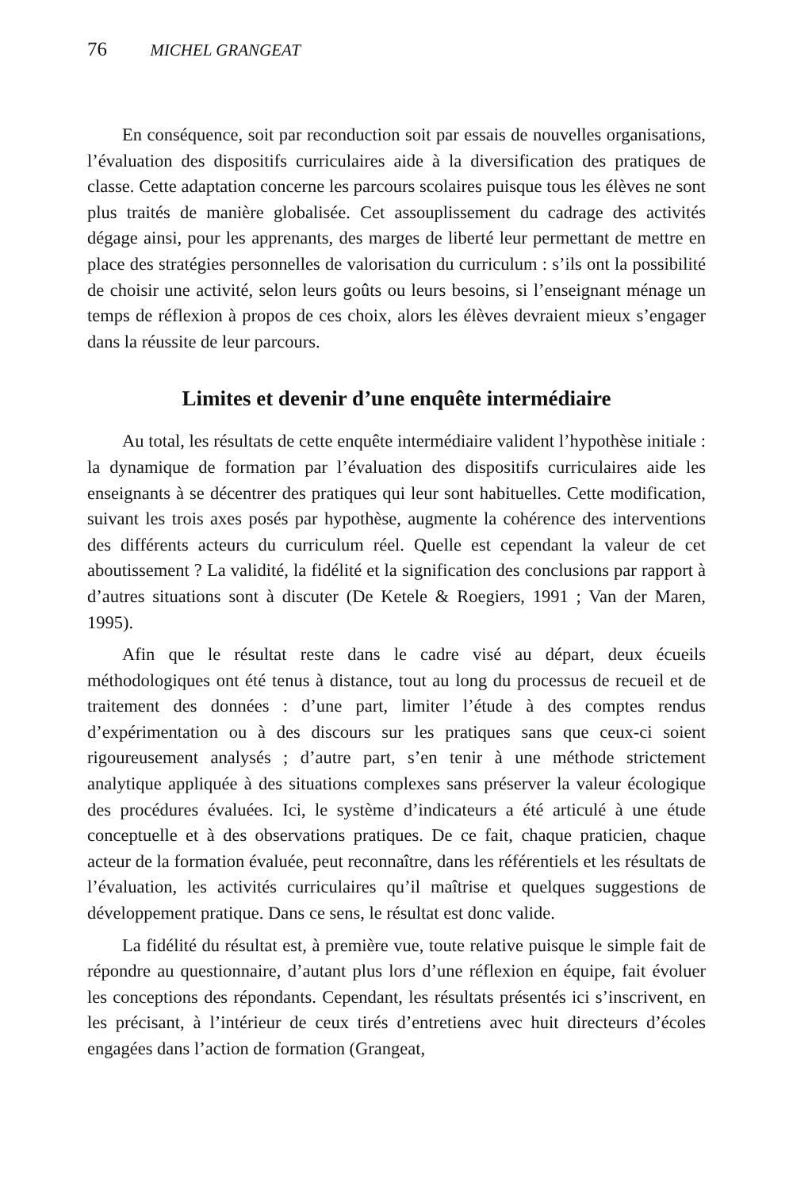76 MICHEL GRANGEAT
En conséquence, soit par reconduction soit par essais de nouvelles organisations, l’évaluation des dispositifs curriculaires aide à la diversification des pratiques de classe. Cette adaptation concerne les parcours scolaires puisque tous les élèves ne sont plus traités de manière globalisée. Cet assouplissement du cadrage des activités dégage ainsi, pour les apprenants, des marges de liberté leur permettant de mettre en place des stratégies personnelles de valorisation du curriculum : s’ils ont la possibilité de choisir une activité, selon leurs goûts ou leurs besoins, si l’enseignant ménage un temps de réflexion à propos de ces choix, alors les élèves devraient mieux s’engager dans la réussite de leur parcours.
Limites et devenir d’une enquête intermédiaire
Au total, les résultats de cette enquête intermédiaire valident l’hypothèse initiale : la dynamique de formation par l’évaluation des dispositifs curriculaires aide les enseignants à se décentrer des pratiques qui leur sont habituelles. Cette modification, suivant les trois axes posés par hypothèse, augmente la cohérence des interventions des différents acteurs du curriculum réel. Quelle est cependant la valeur de cet aboutissement ? La validité, la fidélité et la signification des conclusions par rapport à d’autres situations sont à discuter (De Ketele & Roegiers, 1991 ; Van der Maren, 1995).
Afin que le résultat reste dans le cadre visé au départ, deux écueils méthodologiques ont été tenus à distance, tout au long du processus de recueil et de traitement des données : d’une part, limiter l’étude à des comptes rendus d’expérimentation ou à des discours sur les pratiques sans que ceux-ci soient rigoureusement analysés ; d’autre part, s’en tenir à une méthode strictement analytique appliquée à des situations complexes sans préserver la valeur écologique des procédures évaluées. Ici, le système d’indicateurs a été articulé à une étude conceptuelle et à des observations pratiques. De ce fait, chaque praticien, chaque acteur de la formation évaluée, peut reconnaître, dans les référentiels et les résultats de l’évaluation, les activités curriculaires qu’il maîtrise et quelques suggestions de développement pratique. Dans ce sens, le résultat est donc valide.
La fidélité du résultat est, à première vue, toute relative puisque le simple fait de répondre au questionnaire, d’autant plus lors d’une réflexion en équipe, fait évoluer les conceptions des répondants. Cependant, les résultats présentés ici s’inscrivent, en les précisant, à l’intérieur de ceux tirés d’entretiens avec huit directeurs d’écoles engagées dans l’action de formation (Grangeat,